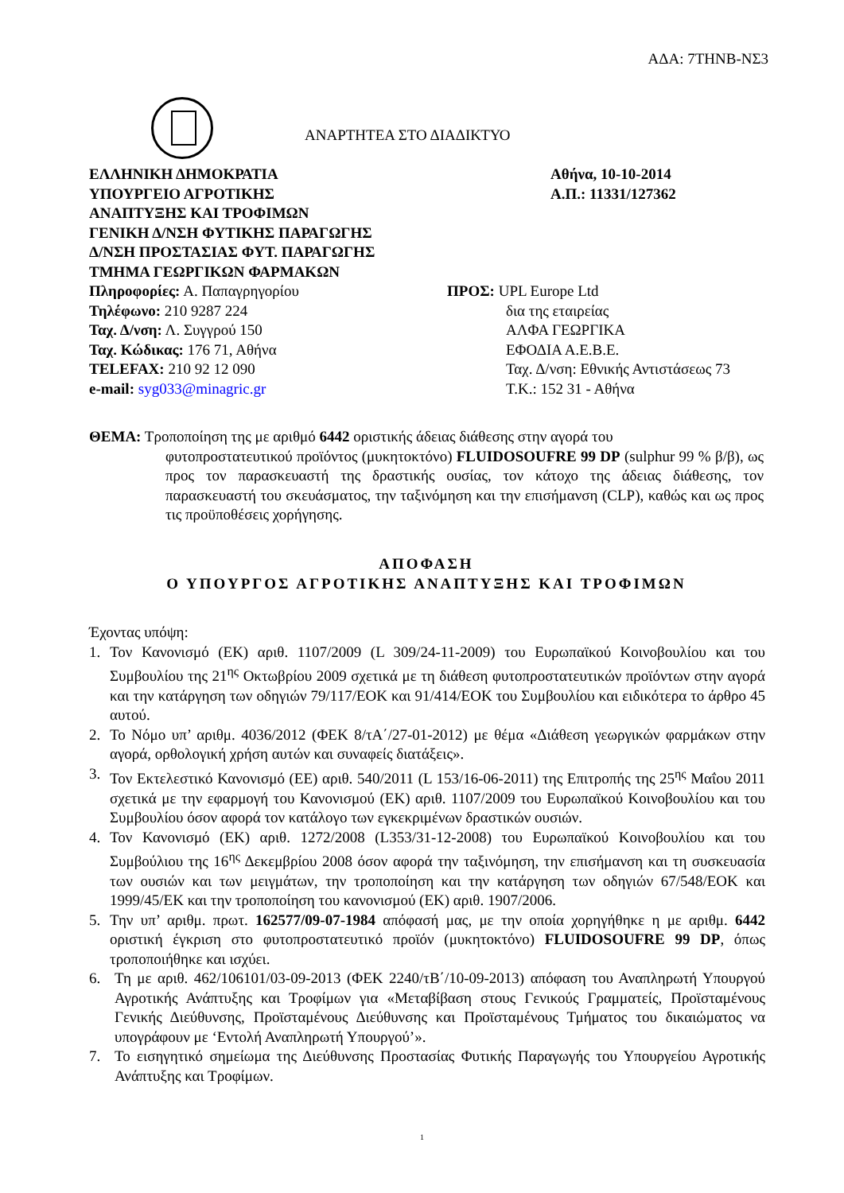ΑΔΑ: 7ΤΗΝΒ-ΝΣ3
ΑΝΑΡΤΗΤΕΑ ΣΤΟ ΔΙΑΔΙΚΤΥΟ
ΕΛΛΗΝΙΚΗ ΔΗΜΟΚΡΑΤΙΑ
ΥΠΟΥΡΓΕΙΟ ΑΓΡΟΤΙΚΗΣ
ΑΝΑΠΤΥΞΗΣ ΚΑΙ ΤΡΟΦΙΜΩΝ
ΓΕΝΙΚΗ Δ/ΝΣΗ ΦΥΤΙΚΗΣ ΠΑΡΑΓΩΓΗΣ
Δ/ΝΣΗ ΠΡΟΣΤΑΣΙΑΣ ΦΥΤ. ΠΑΡΑΓΩΓΗΣ
ΤΜΗΜΑ ΓΕΩΡΓΙΚΩΝ ΦΑΡΜΑΚΩΝ
Πληροφορίες: Α. Παπαγρηγορίου
Τηλέφωνο: 210 9287 224
Ταχ. Δ/νση: Λ. Συγγρού 150
Ταχ. Κώδικας: 176 71, Αθήνα
TELEFAX: 210 92 12 090
e-mail: syg033@minagric.gr
Αθήνα, 10-10-2014
Α.Π.: 11331/127362
ΠΡΟΣ: UPL Europe Ltd
δια της εταιρείας
ΑΛΦΑ ΓΕΩΡΓΙΚΑ
ΕΦΟΔΙΑ Α.Ε.Β.Ε.
Ταχ. Δ/νση: Εθνικής Αντιστάσεως 73
Τ.Κ.: 152 31 - Αθήνα
ΘΕΜΑ: Τροποποίηση της με αριθμό 6442 οριστικής άδειας διάθεσης στην αγορά του
φυτοπροστατευτικού προϊόντος (μυκητοκτόνο) FLUIDOSOUFRE 99 DP (sulphur 99 % β/β), ως προς τον παρασκευαστή της δραστικής ουσίας, τον κάτοχο της άδειας διάθεσης, τον παρασκευαστή του σκευάσματος, την ταξινόμηση και την επισήμανση (CLP), καθώς και ως προς τις προϋποθέσεις χορήγησης.
ΑΠΟΦΑΣΗ
Ο ΥΠΟΥΡΓΟΣ ΑΓΡΟΤΙΚΗΣ ΑΝΑΠΤΥΞΗΣ ΚΑΙ ΤΡΟΦΙΜΩΝ
Έχοντας υπόψη:
1. Τον Κανονισμό (ΕΚ) αριθ. 1107/2009 (L 309/24-11-2009) του Ευρωπαϊκού Κοινοβουλίου και του Συμβουλίου της 21<sup>ης</sup> Οκτωβρίου 2009 σχετικά με τη διάθεση φυτοπροστατευτικών προϊόντων στην αγορά και την κατάργηση των οδηγιών 79/117/ΕΟΚ και 91/414/ΕΟΚ του Συμβουλίου και ειδικότερα το άρθρο 45 αυτού.
2. Το Νόμο υπ’ αριθμ. 4036/2012 (ΦΕΚ 8/τΑ΄/27-01-2012) με θέμα «Διάθεση γεωργικών φαρμάκων στην αγορά, ορθολογική χρήση αυτών και συναφείς διατάξεις».
3. Τον Εκτελεστικό Κανονισμό (ΕΕ) αριθ. 540/2011 (L 153/16-06-2011) της Επιτροπής της 25<sup>ης</sup> Μαΐου 2011 σχετικά με την εφαρμογή του Κανονισμού (ΕΚ) αριθ. 1107/2009 του Ευρωπαϊκού Κοινοβουλίου και του Συμβουλίου όσον αφορά τον κατάλογο των εγκεκριμένων δραστικών ουσιών.
4. Τον Κανονισμό (ΕΚ) αριθ. 1272/2008 (L353/31-12-2008) του Ευρωπαϊκού Κοινοβουλίου και του Συμβούλιου της 16<sup>ης</sup> Δεκεμβρίου 2008 όσον αφορά την ταξινόμηση, την επισήμανση και τη συσκευασία των ουσιών και των μειγμάτων, την τροποποίηση και την κατάργηση των οδηγιών 67/548/ΕΟΚ και 1999/45/ΕΚ και την τροποποίηση του κανονισμού (ΕΚ) αριθ. 1907/2006.
5. Την υπ’ αριθμ. πρωτ. 162577/09-07-1984 απόφασή μας, με την οποία χορηγήθηκε η με αριθμ. 6442 οριστική έγκριση στο φυτοπροστατευτικό προϊόν (μυκητοκτόνο) FLUIDOSOUFRE 99 DP, όπως τροποποιήθηκε και ισχύει.
6. Τη με αριθ. 462/106101/03-09-2013 (ΦΕΚ 2240/τΒ΄/10-09-2013) απόφαση του Αναπληρωτή Υπουργού Αγροτικής Ανάπτυξης και Τροφίμων για «Μεταβίβαση στους Γενικούς Γραμματείς, Προϊσταμένους Γενικής Διεύθυνσης, Προϊσταμένους Διεύθυνσης και Προϊσταμένους Τμήματος του δικαιώματος να υπογράφουν με ‘Εντολή Αναπληρωτή Υπουργού’».
7. Το εισηγητικό σημείωμα της Διεύθυνσης Προστασίας Φυτικής Παραγωγής του Υπουργείου Αγροτικής Ανάπτυξης και Τροφίμων.
1